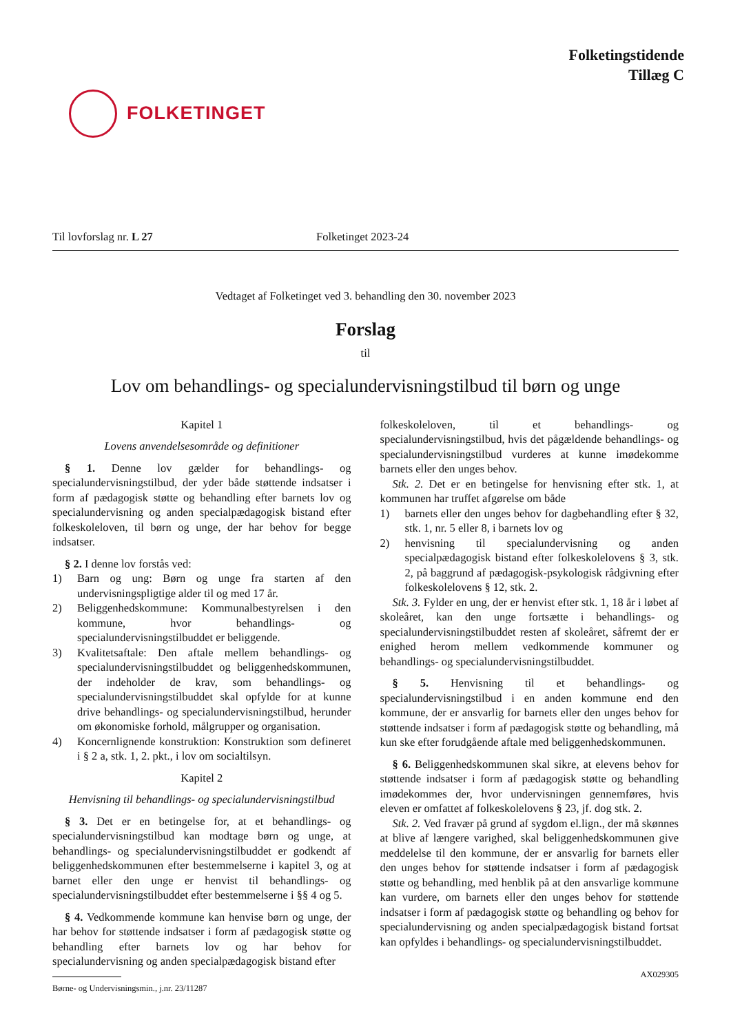FOLKETINGET
Folketingstidende
Tillæg C
Til lovforslag nr. L 27 Folketinget 2023-24
Vedtaget af Folketinget ved 3. behandling den 30. november 2023
Forslag
til
Lov om behandlings- og specialundervisningstilbud til børn og unge
Kapitel 1
Lovens anvendelsesområde og definitioner
§ 1. Denne lov gælder for behandlings- og specialundervisningstilbud, der yder både støttende indsatser i form af pædagogisk støtte og behandling efter barnets lov og specialundervisning og anden specialpædagogisk bistand efter folkeskoleloven, til børn og unge, der har behov for begge indsatser.
§ 2. I denne lov forstås ved:
1) Barn og ung: Børn og unge fra starten af den undervisningspligtige alder til og med 17 år.
2) Beliggenhedskommune: Kommunalbestyrelsen i den kommune, hvor behandlings- og specialundervisningstilbuddet er beliggende.
3) Kvalitetsaftale: Den aftale mellem behandlings- og specialundervisningstilbuddet og beliggenhedskommunen, der indeholder de krav, som behandlings- og specialundervisningstilbuddet skal opfylde for at kunne drive behandlings- og specialundervisningstilbud, herunder om økonomiske forhold, målgrupper og organisation.
4) Koncernlignende konstruktion: Konstruktion som defineret i § 2 a, stk. 1, 2. pkt., i lov om socialtilsyn.
Kapitel 2
Henvisning til behandlings- og specialundervisningstilbud
§ 3. Det er en betingelse for, at et behandlings- og specialundervisningstilbud kan modtage børn og unge, at behandlings- og specialundervisningstilbuddet er godkendt af beliggenhedskommunen efter bestemmelserne i kapitel 3, og at barnet eller den unge er henvist til behandlings- og specialundervisningstilbuddet efter bestemmelserne i §§ 4 og 5.
§ 4. Vedkommende kommune kan henvise børn og unge, der har behov for støttende indsatser i form af pædagogisk støtte og behandling efter barnets lov og har behov for specialundervisning og anden specialpædagogisk bistand efter
folkeskoleloven, til et behandlings- og specialundervisningstilbud, hvis det pågældende behandlings- og specialundervisningstilbud vurderes at kunne imødekomme barnets eller den unges behov.
Stk. 2. Det er en betingelse for henvisning efter stk. 1, at kommunen har truffet afgørelse om både
1) barnets eller den unges behov for dagbehandling efter § 32, stk. 1, nr. 5 eller 8, i barnets lov og
2) henvisning til specialundervisning og anden specialpædagogisk bistand efter folkeskolelovens § 3, stk. 2, på baggrund af pædagogisk-psykologisk rådgivning efter folkeskolelovens § 12, stk. 2.
Stk. 3. Fylder en ung, der er henvist efter stk. 1, 18 år i løbet af skoleåret, kan den unge fortsætte i behandlings- og specialundervisningstilbuddet resten af skoleåret, såfremt der er enighed herom mellem vedkommende kommuner og behandlings- og specialundervisningstilbuddet.
§ 5. Henvisning til et behandlings- og specialundervisningstilbud i en anden kommune end den kommune, der er ansvarlig for barnets eller den unges behov for støttende indsatser i form af pædagogisk støtte og behandling, må kun ske efter forudgående aftale med beliggenhedskommunen.
§ 6. Beliggenhedskommunen skal sikre, at elevens behov for støttende indsatser i form af pædagogisk støtte og behandling imødekommes der, hvor undervisningen gennemføres, hvis eleven er omfattet af folkeskolelovens § 23, jf. dog stk. 2.
Stk. 2. Ved fravær på grund af sygdom el.lign., der må skønnes at blive af længere varighed, skal beliggenhedskommunen give meddelelse til den kommune, der er ansvarlig for barnets eller den unges behov for støttende indsatser i form af pædagogisk støtte og behandling, med henblik på at den ansvarlige kommune kan vurdere, om barnets eller den unges behov for støttende indsatser i form af pædagogisk støtte og behandling og behov for specialundervisning og anden specialpædagogisk bistand fortsat kan opfyldes i behandlings- og specialundervisningstilbuddet.
AX029305
Børne- og Undervisningsmin., j.nr. 23/11287